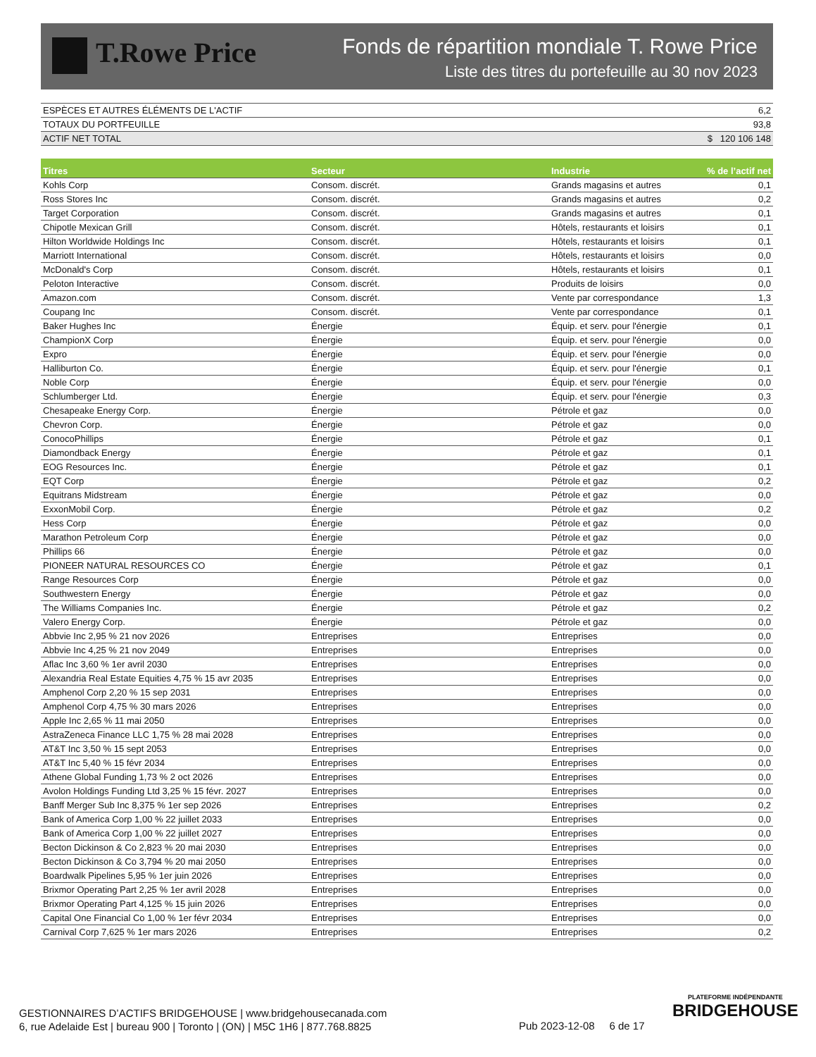T.Rowe Price
Fonds de répartition mondiale T. Rowe Price
Liste des titres du portefeuille au 30 nov 2023
| ESPÈCES ET AUTRES ÉLÉMENTS DE L'ACTIF | 6,2 |
| TOTAUX DU PORTFEUILLE | 93,8 |
| ACTIF NET TOTAL | $ 120 106 148 |
| Titres | Secteur | Industrie | % de l’actif net |
| --- | --- | --- | --- |
| Kohls Corp | Consom. discrét. | Grands magasins et autres | 0,1 |
| Ross Stores Inc | Consom. discrét. | Grands magasins et autres | 0,2 |
| Target Corporation | Consom. discrét. | Grands magasins et autres | 0,1 |
| Chipotle Mexican Grill | Consom. discrét. | Hôtels, restaurants et loisirs | 0,1 |
| Hilton Worldwide Holdings Inc | Consom. discrét. | Hôtels, restaurants et loisirs | 0,1 |
| Marriott International | Consom. discrét. | Hôtels, restaurants et loisirs | 0,0 |
| McDonald's Corp | Consom. discrét. | Hôtels, restaurants et loisirs | 0,1 |
| Peloton Interactive | Consom. discrét. | Produits de loisirs | 0,0 |
| Amazon.com | Consom. discrét. | Vente par correspondance | 1,3 |
| Coupang Inc | Consom. discrét. | Vente par correspondance | 0,1 |
| Baker Hughes Inc | Énergie | Équip. et serv. pour l'énergie | 0,1 |
| ChampionX Corp | Énergie | Équip. et serv. pour l'énergie | 0,0 |
| Expro | Énergie | Équip. et serv. pour l'énergie | 0,0 |
| Halliburton Co. | Énergie | Équip. et serv. pour l'énergie | 0,1 |
| Noble Corp | Énergie | Équip. et serv. pour l'énergie | 0,0 |
| Schlumberger Ltd. | Énergie | Équip. et serv. pour l'énergie | 0,3 |
| Chesapeake Energy Corp. | Énergie | Pétrole et gaz | 0,0 |
| Chevron Corp. | Énergie | Pétrole et gaz | 0,0 |
| ConocoPhillips | Énergie | Pétrole et gaz | 0,1 |
| Diamondback Energy | Énergie | Pétrole et gaz | 0,1 |
| EOG Resources Inc. | Énergie | Pétrole et gaz | 0,1 |
| EQT Corp | Énergie | Pétrole et gaz | 0,2 |
| Equitrans Midstream | Énergie | Pétrole et gaz | 0,0 |
| ExxonMobil Corp. | Énergie | Pétrole et gaz | 0,2 |
| Hess Corp | Énergie | Pétrole et gaz | 0,0 |
| Marathon Petroleum Corp | Énergie | Pétrole et gaz | 0,0 |
| Phillips 66 | Énergie | Pétrole et gaz | 0,0 |
| PIONEER NATURAL RESOURCES CO | Énergie | Pétrole et gaz | 0,1 |
| Range Resources Corp | Énergie | Pétrole et gaz | 0,0 |
| Southwestern Energy | Énergie | Pétrole et gaz | 0,0 |
| The Williams Companies Inc. | Énergie | Pétrole et gaz | 0,2 |
| Valero Energy Corp. | Énergie | Pétrole et gaz | 0,0 |
| Abbvie Inc 2,95 % 21 nov 2026 | Entreprises | Entreprises | 0,0 |
| Abbvie Inc 4,25 % 21 nov 2049 | Entreprises | Entreprises | 0,0 |
| Aflac Inc 3,60 % 1er avril 2030 | Entreprises | Entreprises | 0,0 |
| Alexandria Real Estate Equities 4,75 % 15 avr 2035 | Entreprises | Entreprises | 0,0 |
| Amphenol Corp 2,20 % 15 sep 2031 | Entreprises | Entreprises | 0,0 |
| Amphenol Corp 4,75 % 30 mars 2026 | Entreprises | Entreprises | 0,0 |
| Apple Inc 2,65 % 11 mai 2050 | Entreprises | Entreprises | 0,0 |
| AstraZeneca Finance LLC 1,75 % 28 mai 2028 | Entreprises | Entreprises | 0,0 |
| AT&T Inc 3,50 % 15 sept 2053 | Entreprises | Entreprises | 0,0 |
| AT&T Inc 5,40 % 15 févr 2034 | Entreprises | Entreprises | 0,0 |
| Athene Global Funding 1,73 % 2 oct 2026 | Entreprises | Entreprises | 0,0 |
| Avolon Holdings Funding Ltd 3,25 % 15 févr. 2027 | Entreprises | Entreprises | 0,0 |
| Banff Merger Sub Inc 8,375 % 1er sep 2026 | Entreprises | Entreprises | 0,2 |
| Bank of America Corp 1,00 % 22 juillet 2033 | Entreprises | Entreprises | 0,0 |
| Bank of America Corp 1,00 % 22 juillet 2027 | Entreprises | Entreprises | 0,0 |
| Becton Dickinson & Co 2,823 % 20 mai 2030 | Entreprises | Entreprises | 0,0 |
| Becton Dickinson & Co 3,794 % 20 mai 2050 | Entreprises | Entreprises | 0,0 |
| Boardwalk Pipelines 5,95 % 1er juin 2026 | Entreprises | Entreprises | 0,0 |
| Brixmor Operating Part 2,25 % 1er avril 2028 | Entreprises | Entreprises | 0,0 |
| Brixmor Operating Part 4,125 % 15 juin 2026 | Entreprises | Entreprises | 0,0 |
| Capital One Financial Co 1,00 % 1er févr 2034 | Entreprises | Entreprises | 0,0 |
| Carnival Corp 7,625 % 1er mars 2026 | Entreprises | Entreprises | 0,2 |
GESTIONNAIRES D’ACTIFS BRIDGEHOUSE | www.bridgehousecanada.com
6, rue Adelaide Est | bureau 900 | Toronto | (ON) | M5C 1H6 | 877.768.8825
Pub 2023-12-08 6 de 17
PLATEFORME INDÉPENDANTE
BRIDGEHOUSE